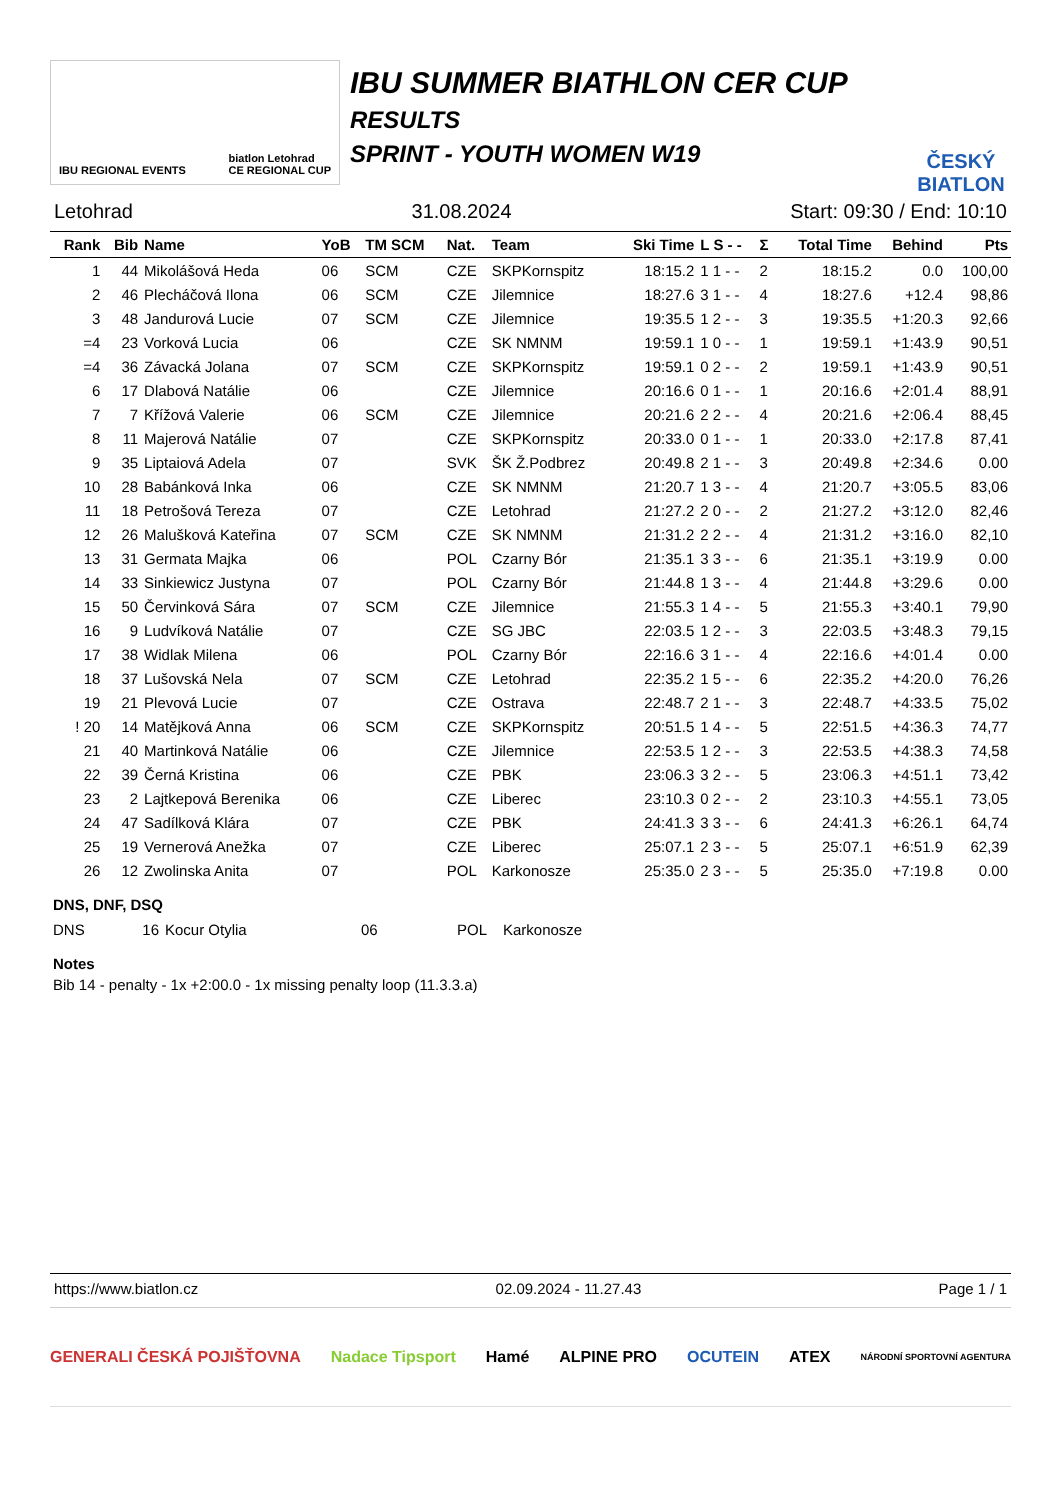IBU REGIONAL EVENTS biatlon Letohrad
CE REGIONAL CUP
IBU SUMMER BIATHLON CER CUP
RESULTS
SPRINT - YOUTH WOMEN W19
ČESKÝ BIATLON
Letohrad 31.08.2024 Start: 09:30 / End: 10:10
| Rank | Bib | Name | YoB | TM SCM | Nat. | Team | Ski Time | L S - - | Σ | Total Time | Behind | Pts |
| --- | --- | --- | --- | --- | --- | --- | --- | --- | --- | --- | --- | --- |
| 1 | 44 | Mikolášová Heda | 06 | SCM | CZE | SKPKornspitz | 18:15.2 | 1 1 - - | 2 | 18:15.2 | 0.0 | 100,00 |
| 2 | 46 | Plecháčová Ilona | 06 | SCM | CZE | Jilemnice | 18:27.6 | 3 1 - - | 4 | 18:27.6 | +12.4 | 98,86 |
| 3 | 48 | Jandurová Lucie | 07 | SCM | CZE | Jilemnice | 19:35.5 | 1 2 - - | 3 | 19:35.5 | +1:20.3 | 92,66 |
| =4 | 23 | Vorková Lucia | 06 | | CZE | SK NMNM | 19:59.1 | 1 0 - - | 1 | 19:59.1 | +1:43.9 | 90,51 |
| =4 | 36 | Závacká Jolana | 07 | SCM | CZE | SKPKornspitz | 19:59.1 | 0 2 - - | 2 | 19:59.1 | +1:43.9 | 90,51 |
| 6 | 17 | Dlabová Natálie | 06 | | CZE | Jilemnice | 20:16.6 | 0 1 - - | 1 | 20:16.6 | +2:01.4 | 88,91 |
| 7 | 7 | Křížová Valerie | 06 | SCM | CZE | Jilemnice | 20:21.6 | 2 2 - - | 4 | 20:21.6 | +2:06.4 | 88,45 |
| 8 | 11 | Majerová Natálie | 07 | | CZE | SKPKornspitz | 20:33.0 | 0 1 - - | 1 | 20:33.0 | +2:17.8 | 87,41 |
| 9 | 35 | Liptaiová Adela | 07 | | SVK | ŠK Ž.Podbrez | 20:49.8 | 2 1 - - | 3 | 20:49.8 | +2:34.6 | 0.00 |
| 10 | 28 | Babánková Inka | 06 | | CZE | SK NMNM | 21:20.7 | 1 3 - - | 4 | 21:20.7 | +3:05.5 | 83,06 |
| 11 | 18 | Petrošová Tereza | 07 | | CZE | Letohrad | 21:27.2 | 2 0 - - | 2 | 21:27.2 | +3:12.0 | 82,46 |
| 12 | 26 | Malušková Kateřina | 07 | SCM | CZE | SK NMNM | 21:31.2 | 2 2 - - | 4 | 21:31.2 | +3:16.0 | 82,10 |
| 13 | 31 | Germata Majka | 06 | | POL | Czarny Bór | 21:35.1 | 3 3 - - | 6 | 21:35.1 | +3:19.9 | 0.00 |
| 14 | 33 | Sinkiewicz Justyna | 07 | | POL | Czarny Bór | 21:44.8 | 1 3 - - | 4 | 21:44.8 | +3:29.6 | 0.00 |
| 15 | 50 | Červinková Sára | 07 | SCM | CZE | Jilemnice | 21:55.3 | 1 4 - - | 5 | 21:55.3 | +3:40.1 | 79,90 |
| 16 | 9 | Ludvíková Natálie | 07 | | CZE | SG JBC | 22:03.5 | 1 2 - - | 3 | 22:03.5 | +3:48.3 | 79,15 |
| 17 | 38 | Widlak Milena | 06 | | POL | Czarny Bór | 22:16.6 | 3 1 - - | 4 | 22:16.6 | +4:01.4 | 0.00 |
| 18 | 37 | Lušovská Nela | 07 | SCM | CZE | Letohrad | 22:35.2 | 1 5 - - | 6 | 22:35.2 | +4:20.0 | 76,26 |
| 19 | 21 | Plevová Lucie | 07 | | CZE | Ostrava | 22:48.7 | 2 1 - - | 3 | 22:48.7 | +4:33.5 | 75,02 |
| ! 20 | 14 | Matějková Anna | 06 | SCM | CZE | SKPKornspitz | 20:51.5 | 1 4 - - | 5 | 22:51.5 | +4:36.3 | 74,77 |
| 21 | 40 | Martinková Natálie | 06 | | CZE | Jilemnice | 22:53.5 | 1 2 - - | 3 | 22:53.5 | +4:38.3 | 74,58 |
| 22 | 39 | Černá Kristina | 06 | | CZE | PBK | 23:06.3 | 3 2 - - | 5 | 23:06.3 | +4:51.1 | 73,42 |
| 23 | 2 | Lajtkepová Berenika | 06 | | CZE | Liberec | 23:10.3 | 0 2 - - | 2 | 23:10.3 | +4:55.1 | 73,05 |
| 24 | 47 | Sadílková Klára | 07 | | CZE | PBK | 24:41.3 | 3 3 - - | 6 | 24:41.3 | +6:26.1 | 64,74 |
| 25 | 19 | Vernerová Anežka | 07 | | CZE | Liberec | 25:07.1 | 2 3 - - | 5 | 25:07.1 | +6:51.9 | 62,39 |
| 26 | 12 | Zwolinska Anita | 07 | | POL | Karkonosze | 25:35.0 | 2 3 - - | 5 | 25:35.0 | +7:19.8 | 0.00 |
DNS, DNF, DSQ
| DNS | 16 | Kocur Otylia | 06 | POL | Karkonosze |
Notes
Bib 14 - penalty - 1x +2:00.0 - 1x missing penalty loop (11.3.3.a)
https://www.biatlon.cz 02.09.2024 - 11.27.43 Page 1 / 1
GENERALI ČESKÁ POJIŠŤOVNA Nadace Tipsport Hamé ALPINE PRO OCUTEIN ATEX NÁRODNÍ SPORTOVNÍ AGENTURA